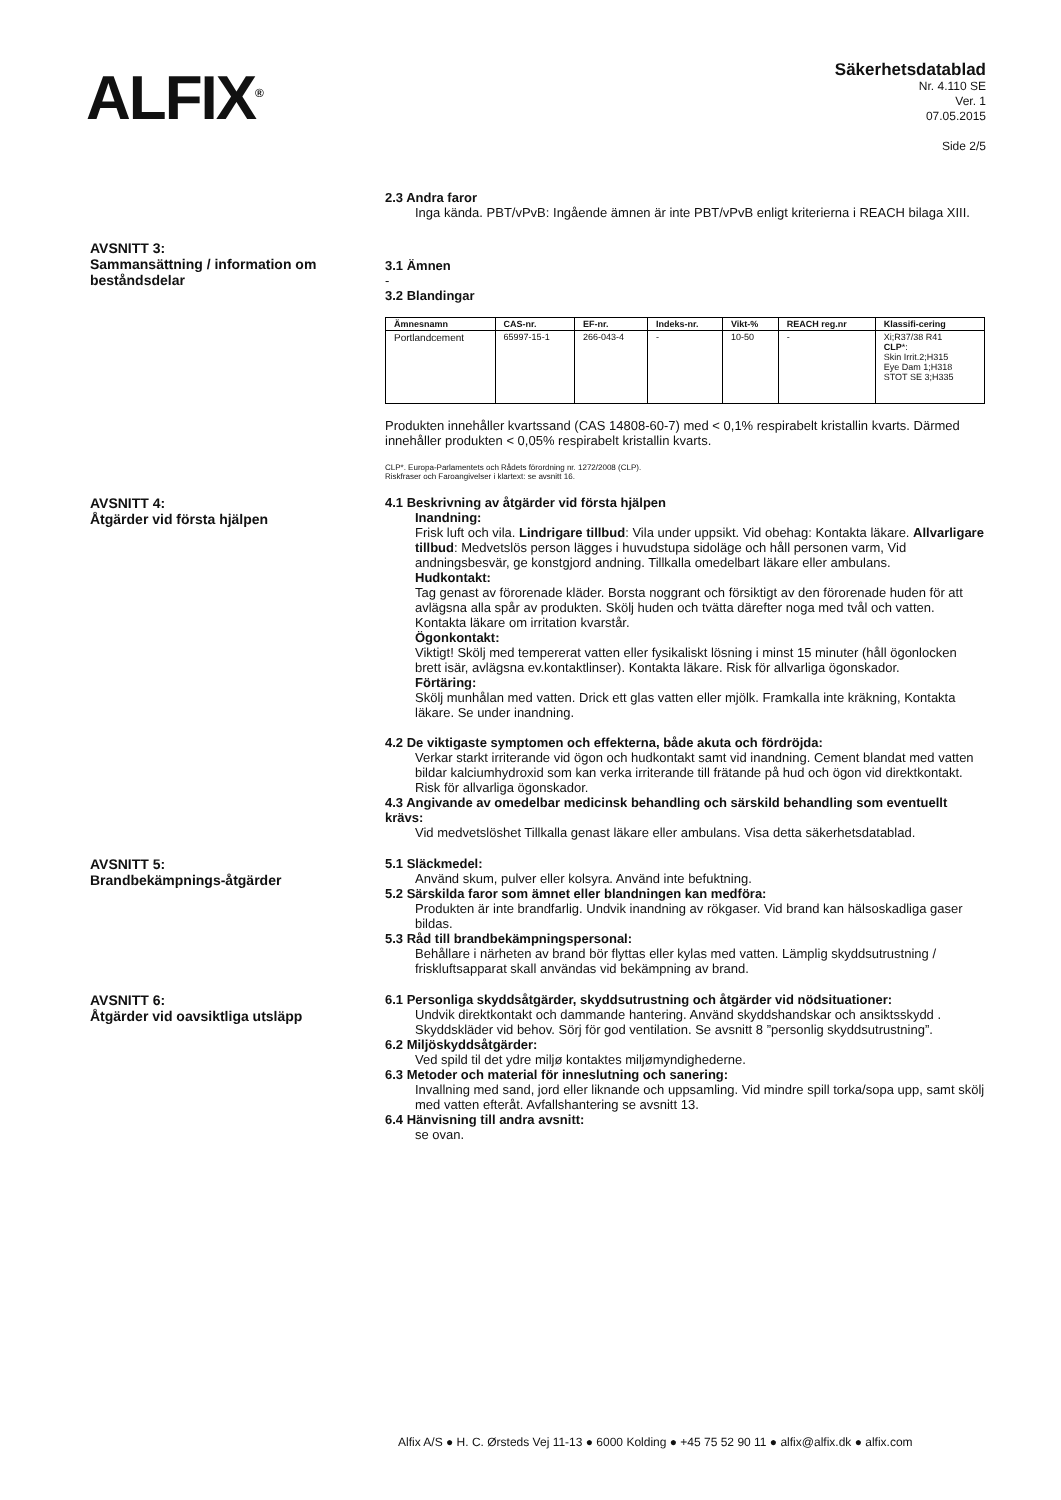ALFIX<sup>®</sup>
Säkerhetsdatablad
Nr. 4.110 SE
Ver. 1
07.05.2015
Side 2/5
2.3 Andra faror
Inga kända. PBT/vPvB: Ingående ämnen är inte PBT/vPvB enligt kriterierna i REACH bilaga XIII.
AVSNITT 3:
Sammansättning / information om beståndsdelar
3.1 Ämnen
-
3.2 Blandingar
| Ämnesnamn | CAS-nr. | EF-nr. | Indeks-nr. | Vikt-% | REACH reg.nr | Klassifi-cering |
| --- | --- | --- | --- | --- | --- | --- |
| Portlandcement | 65997-15-1 | 266-043-4 | - | 10-50 | - | Xi;R37/38 R41 CLP *: Skin Irrit.2;H315 Eye Dam 1;H318 STOT SE 3;H335 |
Produkten innehåller kvartssand (CAS 14808-60-7) med < 0,1% respirabelt kristallin kvarts. Därmed innehåller produkten < 0,05% respirabelt kristallin kvarts.
CLP*. Europa-Parlamentets och Rådets förordning nr. 1272/2008 (CLP).
Riskfraser och Faroangivelser i klartext: se avsnitt 16.
AVSNITT 4:
Åtgärder vid första hjälpen
4.1 Beskrivning av åtgärder vid första hjälpen
Inandning:
Frisk luft och vila. Lindrigare tillbud: Vila under uppsikt. Vid obehag: Kontakta läkare. Allvarligare tillbud: Medvetslös person lägges i huvudstupa sidoläge och håll personen varm, Vid andningsbesvär, ge konstgjord andning. Tillkalla omedelbart läkare eller ambulans.
Hudkontakt:
Tag genast av förorenade kläder. Borsta noggrant och försiktigt av den förorenade huden för att avlägsna alla spår av produkten. Skölj huden och tvätta därefter noga med tvål och vatten. Kontakta läkare om irritation kvarstår.
Ögonkontakt:
Viktigt! Skölj med tempererat vatten eller fysikaliskt lösning i minst 15 minuter (håll ögonlocken brett isär, avlägsna ev.kontaktlinser). Kontakta läkare. Risk för allvarliga ögonskador.
Förtäring:
Skölj munhålan med vatten. Drick ett glas vatten eller mjölk. Framkalla inte kräkning, Kontakta läkare. Se under inandning.
4.2 De viktigaste symptomen och effekterna, både akuta och fördröjda:
Verkar starkt irriterande vid ögon och hudkontakt samt vid inandning. Cement blandat med vatten bildar kalciumhydroxid som kan verka irriterande till frätande på hud och ögon vid direktkontakt. Risk för allvarliga ögonskador.
4.3 Angivande av omedelbar medicinsk behandling och särskild behandling som eventuellt krävs:
Vid medvetslöshet Tillkalla genast läkare eller ambulans. Visa detta säkerhetsdatablad.
AVSNITT 5:
Brandbekämpnings-åtgärder
5.1 Släckmedel:
Använd skum, pulver eller kolsyra. Använd inte befuktning.
5.2 Särskilda faror som ämnet eller blandningen kan medföra:
Produkten är inte brandfarlig. Undvik inandning av rökgaser. Vid brand kan hälsoskadliga gaser bildas.
5.3 Råd till brandbekämpningspersonal:
Behållare i närheten av brand bör flyttas eller kylas med vatten. Lämplig skyddsutrustning / friskluftsapparat skall användas vid bekämpning av brand.
AVSNITT 6:
Åtgärder vid oavsiktliga utsläpp
6.1 Personliga skyddsåtgärder, skyddsutrustning och åtgärder vid nödsituationer:
Undvik direktkontakt och dammande hantering. Använd skyddshandskar och ansiktsskydd . Skyddskläder vid behov. Sörj för god ventilation. Se avsnitt 8 ”personlig skyddsutrustning”.
6.2 Miljöskyddsåtgärder:
Ved spild til det ydre miljø kontaktes miljømyndighederne.
6.3 Metoder och material för inneslutning och sanering:
Invallning med sand, jord eller liknande och uppsamling. Vid mindre spill torka/sopa upp, samt skölj med vatten efteråt. Avfallshantering se avsnitt 13.
6.4 Hänvisning till andra avsnitt:
se ovan.
Alfix A/S ● H. C. Ørsteds Vej 11-13 ● 6000 Kolding ● +45 75 52 90 11 ● alfix@alfix.dk ● alfix.com